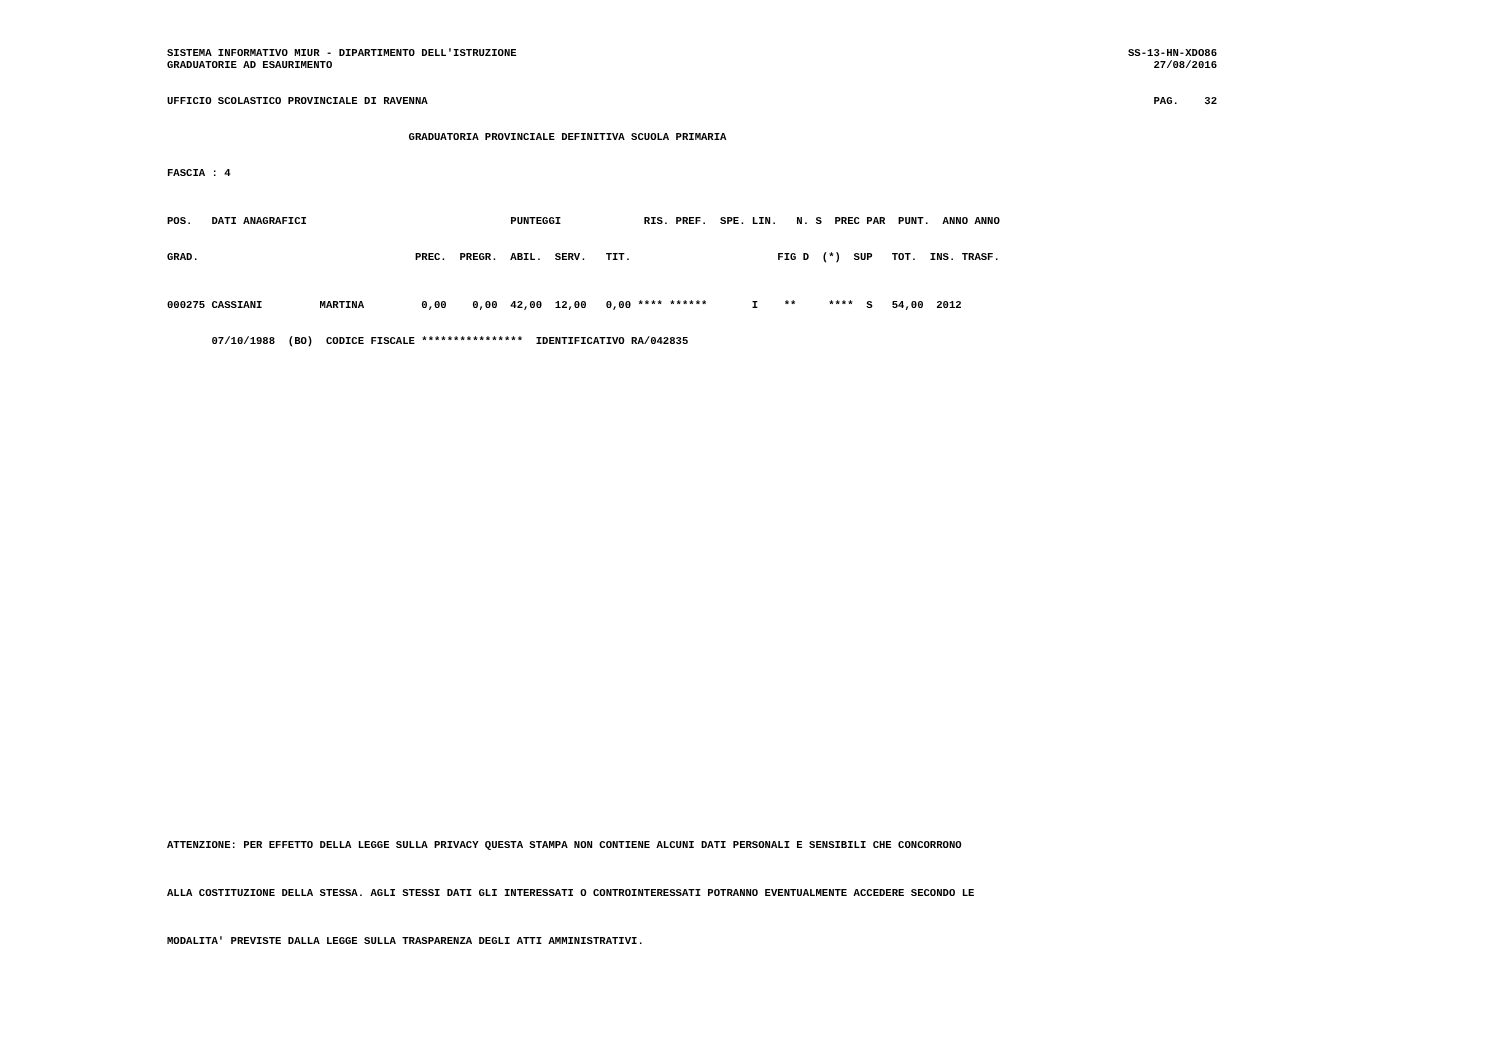SISTEMA INFORMATIVO MIUR - DIPARTIMENTO DELL'ISTRUZIONE SS-13-HN-XDO86
GRADUATORIE AD ESAURIMENTO 27/08/2016
UFFICIO SCOLASTICO PROVINCIALE DI RAVENNA PAG. 32
GRADUATORIA PROVINCIALE DEFINITIVA SCUOLA PRIMARIA
FASCIA : 4
POS. DATI ANAGRAFICI PUNTEGGI RIS. PREF. SPE. LIN. N. S PREC PAR PUNT. ANNO ANNO
GRAD. PREC. PREGR. ABIL. SERV. TIT. FIG D (*) SUP TOT. INS. TRASF.
000275 CASSIANI MARTINA 0,00 0,00 42,00 12,00 0,00 **** ****** I ** **** S 54,00 2012
07/10/1988 (BO) CODICE FISCALE **************** IDENTIFICATIVO RA/042835
ATTENZIONE: PER EFFETTO DELLA LEGGE SULLA PRIVACY QUESTA STAMPA NON CONTIENE ALCUNI DATI PERSONALI E SENSIBILI CHE CONCORRONO
ALLA COSTITUZIONE DELLA STESSA. AGLI STESSI DATI GLI INTERESSATI O CONTROINTERESSATI POTRANNO EVENTUALMENTE ACCEDERE SECONDO LE
MODALITA' PREVISTE DALLA LEGGE SULLA TRASPARENZA DEGLI ATTI AMMINISTRATIVI.